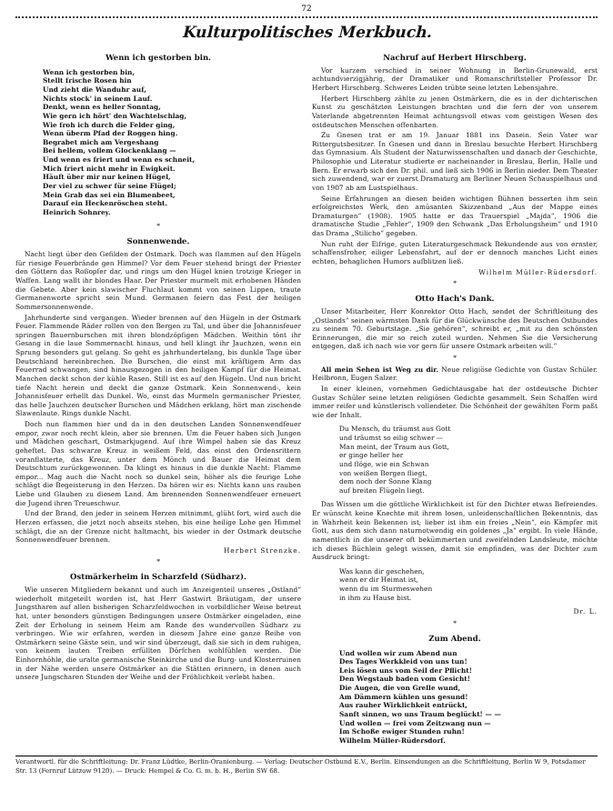72
Kulturpolitisches Merkbuch.
Wenn ich gestorben bin.
Wenn ich gestorben bin,
Stellt frische Rosen hin
Und zieht die Wanduhr auf,
Nichts stock' in seinem Lauf.
Denkt, wenn es heller Sonntag,
Wie gern ich hört' den Wachtelschlag,
Wie froh ich durch die Felder ging,
Wenn überm Pfad der Roggen hing.
Begrabet mich am Vergeshang
Bei hellem, vollem Glockenklang —
Und wenn es friert und wenn es schneit,
Mich friert nicht mehr in Ewigkeit.
Häuft über mir nur keinen Hügel,
Der viel zu schwer für seine Flügel;
Mein Grab das sei ein Blumenbeet,
Darauf ein Heckenröschen steht.
Heinrich Sohnrey.
*
Sonnenwende.
Nacht liegt über den Gefilden der Ostmark. Doch was flammen auf den Hügeln für riesige Feuerbrände gen Himmel? Vor dem Feuer stehend bringt der Priester den Göttern das Roßopfer dar, und rings um den Hügel knien trotzige Krieger in Waffen. Lang wallt ihr blondes Haar. Der Priester murmelt mit erhobenen Händen die Gebete. Aber kein slawischer Fluchlaut kommt von seinen Lippen, traute Germanenworte spricht sein Mund. Germanen feiern das Fest der heiligen Sommersonnenwende.
Jahrhunderte sind vergangen. Wieder brennen auf den Hügeln in der Ostmark Feuer. Flammende Räder rollen von den Bergen zu Tal, und über die Johannisfeuer springen Bauernburschen mit ihren blondzöpfigen Mädchen. Weithin tönt ihr Gesang in die laue Sommernacht hinaus, und hell klingt ihr Jauchzen, wenn ein Sprung besonders gut gelang. So geht es jahrhundertelang, bis dunkle Tage über Deutschland hereinbrechen. Die Burschen, die einst mit kräftigem Arm das Feuerrad schwangen, sind hinausgezogen in den heiligen Kampf für die Heimat. Manchen deckt schon der kühle Rasen. Still ist es auf den Hügeln. Und nun bricht tiefe Nacht herein und deckt die ganze Ostmark. Kein Sonnenwend-, kein Johannisfeuer erhellt das Dunkel. Wo, einst das Murmeln germanischer Priester, das helle Jauchzen deutscher Burschen und Mädchen erklang, hört man zischende Slawenlaute. Rings dunkle Nacht.
Doch nun flammen hier und da in den deutschen Landen Sonnenwendfeuer empor, zwar noch recht klein, aber sie brennen. Um die Feuer haben sich Jungen und Mädchen geschart, Ostmarkjugend. Auf ihre Wimpel haben sie das Kreuz geheftet. Das schwarze Kreuz in weißem Feld, das einst den Ordensrittern voranflatterte, das Kreuz, unter dem Mönch und Bauer die Heimat dem Deutschtum zurückgewonnen. Da klingt es hinaus in die dunkle Nacht: Flamme empor... Mag auch die Nacht noch so dunkel sein, höher als die feurige Lohe schlägt die Begeisterung in den Herzen. Da hören wir es: Nichts kann uns rauben Liebe und Glauben zu diesem Land. Am brennenden Sonnenwendfeuer erneuert die Jugend ihren Treueschwur.
Und der Brand, den jeder in seinem Herzen mitnimmt, glüht fort, wird auch die Herzen erfassen, die jetzt noch abseits stehen, bis eine heilige Lohe gen Himmel schlägt, die an der Grenze nicht haltmacht, bis wieder in der Ostmark deutsche Sonnenwendfeuer brennen.
Herbert Strenzke.
*
Ostmärkerheim in Scharzfeld (Südharz).
Wie unseren Mitgliedern bekannt und auch im Anzeigenteil unseres „Ostland“ wiederholt mitgeteilt worden ist, hat Herr Gastwirt Bräutigam, der unsere Jungstharen auf allen bisherigen Scharzfeldwochen in vorbildlicher Weise betreut hat, unter besonders günstigen Bedingungen unsere Ostmärker eingeladen, eine Zeit der Erholung in seinem Heim am Rande des wundervollen Südharz zu verbringen. Wie wir erfahren, werden in diesem Jahre eine ganze Reihe von Ostmärkern seine Gäste sein, und wir sind überzeugt, daß sie sich in dem ruhigen, von keinem lauten Treiben erfüllten Dörfchen wohlfühlen werden. Die Einhornhöhle, die uralte germanische Steinkirche und die Burg- und Klosterruinen in der Nähe werden unsere Ostmärker an die Stätten erinnern, in denen auch unsere Jungscharen Stunden der Weihe und der Fröhlichkeit verlebt haben.
Nachruf auf Herbert Hirschberg.
Vor kurzem verschied in seiner Wohnung in Berlin-Grunewald, erst achtundvierzigjährig, der Dramatiker und Romanschriftsteller Professor Dr. Herbert Hirschberg. Schweres Leiden trübte seine letzten Lebensjahre.
Herbert Hirschberg zählte zu jenen Ostmärkern, die es in der dichterischen Kunst zu geschätzten Leistungen brachten und die fern der von unserem Vaterlande abgetrennten Heimat achtungsvoll etwas vom geistigen Wesen des ostdeutschen Menschen offenbarten.
Zu Gnesen trat er am 19. Januar 1881 ins Dasein. Sein Vater war Rittergutsbesitzer. In Gnesen und dann in Breslau besuchte Herbert Hirschberg das Gymnasium. Als Student der Naturwissenschaften und danach der Geschichte, Philosophie und Literatur studierte er nacheinander in Breslau, Berlin, Halle und Bern. Er erwarb sich den Dr. phil. und ließ sich 1906 in Berlin nieder. Dem Theater sich zuwendend, war er zuerst Dramaturg am Berliner Neuen Schauspielhaus und von 1907 ab am Lustspielhaus.
Seine Erfahrungen an diesen beiden wichtigen Bühnen besserten ihm sein erfolgreichstes Werk, den amüsanten Skizzenband „Aus der Mappe eines Dramaturgen“ (1908). 1905 hatte er das Trauerspiel „Majda“, 1906 die dramatische Studie „Fehler“, 1909 den Schwank „Das Erholungsheim“ und 1910 das Drama „Stilicho“ gegeben.
Nun ruht der Eifrige, guten Literaturgeschmack Bekundende aus von ernster, schaffensfroher, eiliger Lebensfahrt, auf der er dennoch manches Licht eines echten, behaglichen Humors aufblitzen ließ.
Wilhelm Müller-Rüdersdorf.
*
Otto Hach's Dank.
Unser Mitarbeiter, Herr Konrektor Otto Hach, sendet der Schriftleitung des „Ostlands“ seinen wärmsten Dank für die Glückwünsche des Deutschen Ostbundes zu seinem 70. Geburtstage. „Sie gehören“, schreibt er, „mit zu den schönsten Erinnerungen, die mir so reich zuteil wurden. Nehmen Sie die Versicherung entgegen, daß ich nach wie vor gern für unsere Ostmark arbeiten will.“
*
All mein Sehen ist Weg zu dir. Neue religiöse Gedichte von Gustav Schüler. Heilbronn, Eugen Salzer.
In einer kleinen, vornehmen Gedichtausgabe hat der ostdeutsche Dichter Gustav Schüler seine letzten religiösen Gedichte gesammelt. Sein Schaffen wird immer reifer und künstlerisch vollendeter. Die Schönheit der gewählten Form paßt wie der Inhalt.
Du Mensch, du träumst aus Gott
und träumst so eilig schwer —
Man meint, der Traum aus Gott,
er ginge heller her
und flöge, wie ein Schwan
von weißen Bergen fliegt,
dem noch der Sonne Klang
auf breiten Flügeln liegt.
Das Wissen um die göttliche Wirklichkeit ist für den Dichter etwas Befreiendes. Er wünscht keine Knechte mit ihrem losen, unleidenschaftlichen Bekenntnis, das in Wahrheit kein Bekennen ist; lieber ist ihm ein freies „Nein“, ein Kämpfer mit Gott, aus dem sich dann naturnotwendig ein goldenes „Ja“ ergibt. In viele Hände, namentlich in die unserer oft bekümmerten und zweifelnden Landsleute, möchte ich dieses Büchlein gelegt wissen, damit sie empfinden, was der Dichter zum Ausdruck bringt:
Was kann dir geschehen,
wenn er dir Heimat ist,
wenn du im Sturmeswehen
in ihm zu Hause bist.
Dr. L.
*
Zum Abend.
Und wollen wir zum Abend nun
Des Tages Werkkleid von uns tun!
Leis lösen uns vom Seil der Pflicht!
Den Wegstaub baden vom Gesicht!
Die Augen, die von Grelle wund,
Am Dämmern kühlen uns gesund!
Aus rauher Wirklichkeit entrückt,
Sanft sinnen, wo uns Traum beglückt! — —
Und wollen — frei vom Zeitzwang nun —
Im Schoße ewiger Stunden ruhn!
Wilhelm Müller-Rüdersdorf.
Verantwortl. für die Schriftleitung: Dr. Franz Lüdtke, Berlin-Oranienburg. — Verlag: Deutscher Ostbund E.V., Berlin. Einsendungen an die Schriftleitung, Berlin W 9, Potsdamer Str. 13 (Fernruf Lützow 9120). — Druck: Hempel & Co. G. m. b. H., Berlin SW 68.